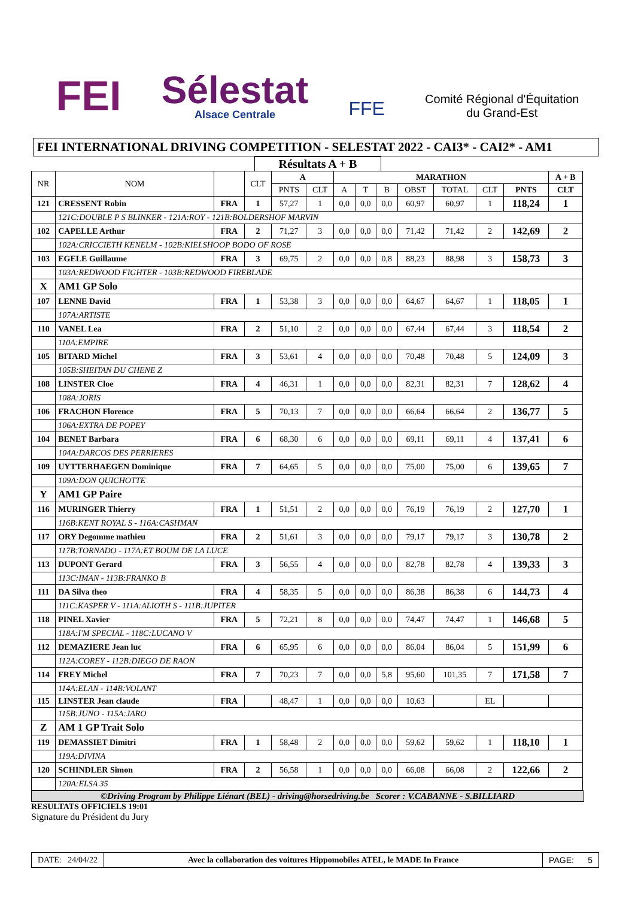FEI
Sélestat
Alsace Centrale
FFE
Comité Régional d'Équitation
du Grand-Est
FEI INTERNATIONAL DRIVING COMPETITION - SELESTAT 2022 - CAI3* - CAI2* - AM1
Résultats A + B
| NR | NOM | | CLT | A | | MARATHON | | | | | | | A + B |
| --- | --- | --- | --- | --- | --- | --- | --- | --- | --- | --- | --- | --- | --- |
| | | | | PNTS | CLT | A | T | B | OBST | TOTAL | CLT | PNTS | CLT |
| 121 | CRESSENT Robin | FRA | 1 | 57,27 | 1 | 0,0 | 0,0 | 0,0 | 60,97 | 60,97 | 1 | 118,24 | 1 |
| | 121C:DOUBLE P S BLINKER - 121A:ROY - 121B:BOLDERSHOF MARVIN | | | | | | | | | | | | |
| 102 | CAPELLE Arthur | FRA | 2 | 71,27 | 3 | 0,0 | 0,0 | 0,0 | 71,42 | 71,42 | 2 | 142,69 | 2 |
| | 102A:CRICCIETH KENELM - 102B:KIELSHOOP BODO OF ROSE | | | | | | | | | | | | |
| 103 | EGELE Guillaume | FRA | 3 | 69,75 | 2 | 0,0 | 0,0 | 0,8 | 88,23 | 88,98 | 3 | 158,73 | 3 |
| | 103A:REDWOOD FIGHTER - 103B:REDWOOD FIREBLADE | | | | | | | | | | | | |
| X | AM1 GP Solo | | | | | | | | | | | | |
| 107 | LENNE David | FRA | 1 | 53,38 | 3 | 0,0 | 0,0 | 0,0 | 64,67 | 64,67 | 1 | 118,05 | 1 |
| | 107A:ARTISTE | | | | | | | | | | | | |
| 110 | VANEL Lea | FRA | 2 | 51,10 | 2 | 0,0 | 0,0 | 0,0 | 67,44 | 67,44 | 3 | 118,54 | 2 |
| | 110A:EMPIRE | | | | | | | | | | | | |
| 105 | BITARD Michel | FRA | 3 | 53,61 | 4 | 0,0 | 0,0 | 0,0 | 70,48 | 70,48 | 5 | 124,09 | 3 |
| | 105B:SHEITAN DU CHENE Z | | | | | | | | | | | | |
| 108 | LINSTER Cloe | FRA | 4 | 46,31 | 1 | 0,0 | 0,0 | 0,0 | 82,31 | 82,31 | 7 | 128,62 | 4 |
| | 108A:JORIS | | | | | | | | | | | | |
| 106 | FRACHON Florence | FRA | 5 | 70,13 | 7 | 0,0 | 0,0 | 0,0 | 66,64 | 66,64 | 2 | 136,77 | 5 |
| | 106A:EXTRA DE POPEY | | | | | | | | | | | | |
| 104 | BENET Barbara | FRA | 6 | 68,30 | 6 | 0,0 | 0,0 | 0,0 | 69,11 | 69,11 | 4 | 137,41 | 6 |
| | 104A:DARCOS DES PERRIERES | | | | | | | | | | | | |
| 109 | UYTTERHAEGEN Dominique | FRA | 7 | 64,65 | 5 | 0,0 | 0,0 | 0,0 | 75,00 | 75,00 | 6 | 139,65 | 7 |
| | 109A:DON QUICHOTTE | | | | | | | | | | | | |
| Y | AM1 GP Paire | | | | | | | | | | | | |
| 116 | MURINGER Thierry | FRA | 1 | 51,51 | 2 | 0,0 | 0,0 | 0,0 | 76,19 | 76,19 | 2 | 127,70 | 1 |
| | 116B:KENT ROYAL S - 116A:CASHMAN | | | | | | | | | | | | |
| 117 | ORY Degomme mathieu | FRA | 2 | 51,61 | 3 | 0,0 | 0,0 | 0,0 | 79,17 | 79,17 | 3 | 130,78 | 2 |
| | 117B:TORNADO - 117A:ET BOUM DE LA LUCE | | | | | | | | | | | | |
| 113 | DUPONT Gerard | FRA | 3 | 56,55 | 4 | 0,0 | 0,0 | 0,0 | 82,78 | 82,78 | 4 | 139,33 | 3 |
| | 113C:IMAN - 113B:FRANKO B | | | | | | | | | | | | |
| 111 | DA Silva theo | FRA | 4 | 58,35 | 5 | 0,0 | 0,0 | 0,0 | 86,38 | 86,38 | 6 | 144,73 | 4 |
| | 111C:KASPER V - 111A:ALIOTH S - 111B:JUPITER | | | | | | | | | | | | |
| 118 | PINEL Xavier | FRA | 5 | 72,21 | 8 | 0,0 | 0,0 | 0,0 | 74,47 | 74,47 | 1 | 146,68 | 5 |
| | 118A:I'M SPECIAL - 118C:LUCANO V | | | | | | | | | | | | |
| 112 | DEMAZIERE Jean luc | FRA | 6 | 65,95 | 6 | 0,0 | 0,0 | 0,0 | 86,04 | 86,04 | 5 | 151,99 | 6 |
| | 112A:COREY - 112B:DIEGO DE RAON | | | | | | | | | | | | |
| 114 | FREY Michel | FRA | 7 | 70,23 | 7 | 0,0 | 0,0 | 5,8 | 95,60 | 101,35 | 7 | 171,58 | 7 |
| | 114A:ELAN - 114B:VOLANT | | | | | | | | | | | | |
| 115 | LINSTER Jean claude | FRA | | 48,47 | 1 | 0,0 | 0,0 | 0,0 | 10,63 | | EL | | |
| | 115B:JUNO - 115A:JARO | | | | | | | | | | | | |
| Z | AM 1 GP Trait Solo | | | | | | | | | | | | |
| 119 | DEMASSIET Dimitri | FRA | 1 | 58,48 | 2 | 0,0 | 0,0 | 0,0 | 59,62 | 59,62 | 1 | 118,10 | 1 |
| | 119A:DIVINA | | | | | | | | | | | | |
| 120 | SCHINDLER Simon | FRA | 2 | 56,58 | 1 | 0,0 | 0,0 | 0,0 | 66,08 | 66,08 | 2 | 122,66 | 2 |
| | 120A:ELSA 35 | | | | | | | | | | | | |
©Driving Program by Philippe Liénart (BEL) - driving@horsedriving.be Scorer : V.CABANNE - S.BILLIARD
RESULTATS OFFICIELS 19:01
Signature du Président du Jury
DATE: 24/04/22 Avec la collaboration des voitures Hippomobiles ATEL, le MADE In France
PAGE: 5